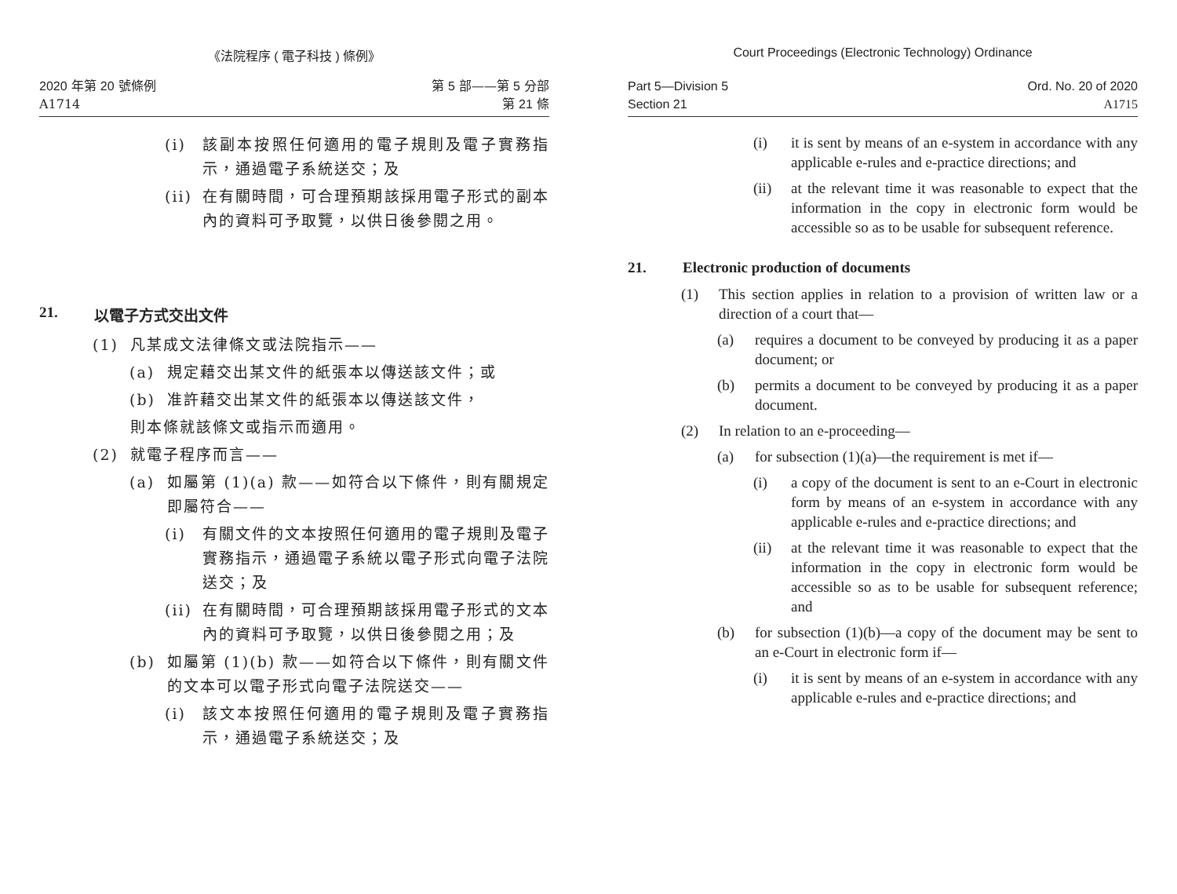《法院程序 ( 電子科技 ) 條例》
2020 年第 20 號條例
A1714
第 5 部——第 5 分部
第 21 條
(i) 該副本按照任何適用的電子規則及電子實務指示，通過電子系統送交；及
(ii) 在有關時間，可合理預期該採用電子形式的副本內的資料可予取覽，以供日後參閱之用。
21. 以電子方式交出文件
(1) 凡某成文法律條文或法院指示——
(a) 規定藉交出某文件的紙張本以傳送該文件；或
(b) 准許藉交出某文件的紙張本以傳送該文件，
則本條就該條文或指示而適用。
(2) 就電子程序而言——
(a) 如屬第 (1)(a) 款——如符合以下條件，則有關規定即屬符合——
(i) 有關文件的文本按照任何適用的電子規則及電子實務指示，通過電子系統以電子形式向電子法院送交；及
(ii) 在有關時間，可合理預期該採用電子形式的文本內的資料可予取覽，以供日後參閱之用；及
(b) 如屬第 (1)(b) 款——如符合以下條件，則有關文件的文本可以電子形式向電子法院送交——
(i) 該文本按照任何適用的電子規則及電子實務指示，通過電子系統送交；及
Court Proceedings (Electronic Technology) Ordinance
Part 5—Division 5
Section 21
Ord. No. 20 of 2020
A1715
(i) it is sent by means of an e-system in accordance with any applicable e-rules and e-practice directions; and
(ii) at the relevant time it was reasonable to expect that the information in the copy in electronic form would be accessible so as to be usable for subsequent reference.
21. Electronic production of documents
(1) This section applies in relation to a provision of written law or a direction of a court that—
(a) requires a document to be conveyed by producing it as a paper document; or
(b) permits a document to be conveyed by producing it as a paper document.
(2) In relation to an e-proceeding—
(a) for subsection (1)(a)—the requirement is met if—
(i) a copy of the document is sent to an e-Court in electronic form by means of an e-system in accordance with any applicable e-rules and e-practice directions; and
(ii) at the relevant time it was reasonable to expect that the information in the copy in electronic form would be accessible so as to be usable for subsequent reference; and
(b) for subsection (1)(b)—a copy of the document may be sent to an e-Court in electronic form if—
(i) it is sent by means of an e-system in accordance with any applicable e-rules and e-practice directions; and